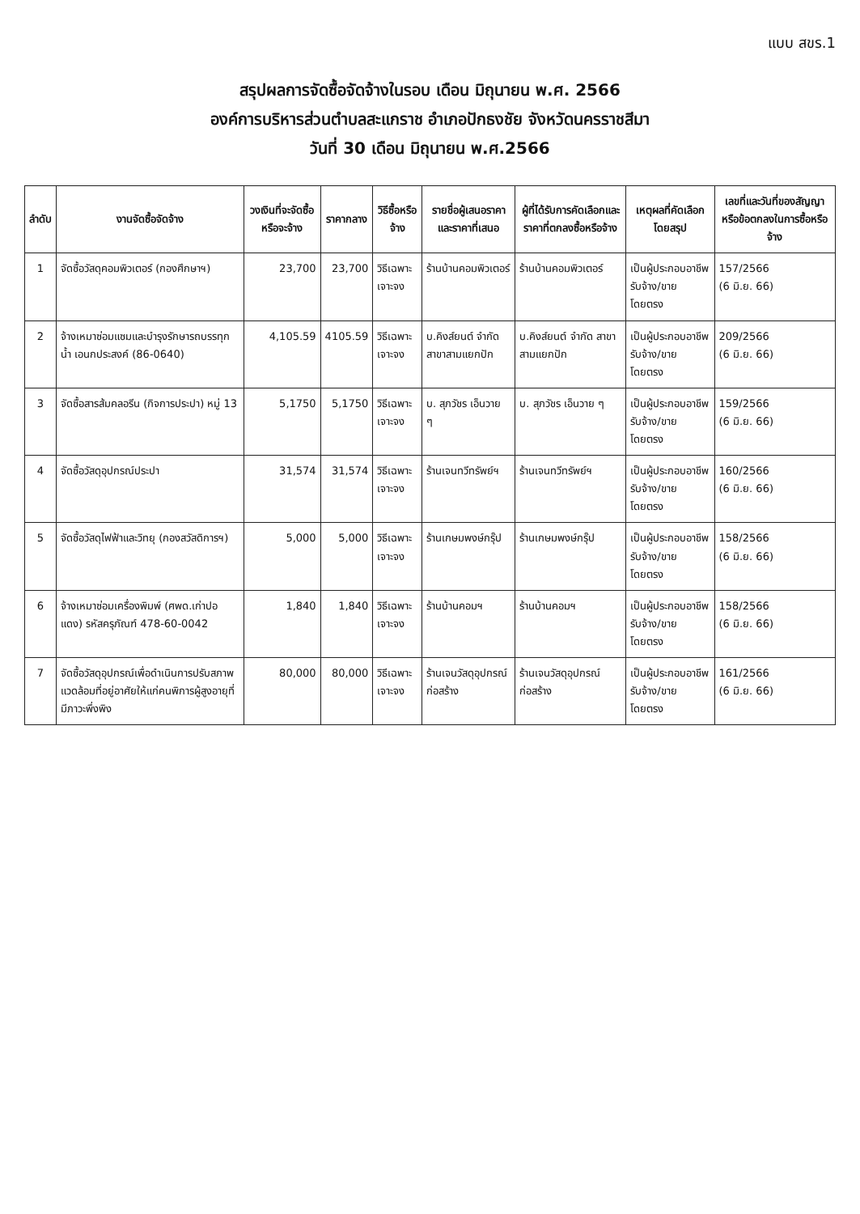แบบ สขร.1
สรุปผลการจัดซื้อจัดจ้างในรอบ เดือน มิถุนายน พ.ศ. 2566
องค์การบริหารส่วนตำบลสะแกราช อำเภอปักธงชัย จังหวัดนครราชสีมา
วันที่ 30 เดือน มิถุนายน พ.ศ.2566
| ลำดับ | งานจัดซื้อจัดจ้าง | วงเงินที่จะจัดซื้อหรือจะจ้าง | ราคากลาง | วิธีซื้อหรือจ้าง | รายชื่อผู้เสนอราคาและราคาที่เสนอ | ผู้ที่ได้รับการคัดเลือกและราคาที่ตกลงซื้อหรือจ้าง | เหตุผลที่คัดเลือกโดยสรุป | เลขที่และวันที่ของสัญญาหรือข้อตกลงในการซื้อหรือจ้าง |
| --- | --- | --- | --- | --- | --- | --- | --- | --- |
| 1 | จัดซื้อวัสดุคอมพิวเตอร์ (กองศึกษาฯ) | 23,700 | 23,700 | วิธีเฉพาะเจาะจง | ร้านบ้านคอมพิวเตอร์ | ร้านบ้านคอมพิวเตอร์ | เป็นผู้ประกอบอาชีพรับจ้าง/ขาย โดยตรง | 157/2566 (6 มิ.ย. 66) |
| 2 | จ้างเหมาซ่อมแซมและบำรุงรักษารถบรรทุกน้ำ เอนกประสงค์ (86-0640) | 4,105.59 | 4105.59 | วิธีเฉพาะเจาะจง | บ.คิงส์ยนต์ จำกัด สาขาสามแยกปัก | บ.คิงส์ยนต์ จำกัด สาขาสามแยกปัก | เป็นผู้ประกอบอาชีพรับจ้าง/ขาย โดยตรง | 209/2566 (6 มิ.ย. 66) |
| 3 | จัดซื้อสารส้มคลอรีน (กิจการประปา) หมู่ 13 | 5,1750 | 5,1750 | วิธีเฉพาะเจาะจง | บ. สุภวัชร เอ็นวาย ๆ | บ. สุภวัชร เอ็นวาย ๆ | เป็นผู้ประกอบอาชีพรับจ้าง/ขาย โดยตรง | 159/2566 (6 มิ.ย. 66) |
| 4 | จัดซื้อวัสดุอุปกรณ์ประปา | 31,574 | 31,574 | วิธีเฉพาะเจาะจง | ร้านเจนทวีทรัพย์ฯ | ร้านเจนทวีทรัพย์ฯ | เป็นผู้ประกอบอาชีพรับจ้าง/ขาย โดยตรง | 160/2566 (6 มิ.ย. 66) |
| 5 | จัดซื้อวัสดุไฟฟ้าและวิทยุ (กองสวัสดิการฯ) | 5,000 | 5,000 | วิธีเฉพาะเจาะจง | ร้านเกษมพงษ์กรุ๊ป | ร้านเกษมพงษ์กรุ๊ป | เป็นผู้ประกอบอาชีพรับจ้าง/ขาย โดยตรง | 158/2566 (6 มิ.ย. 66) |
| 6 | จ้างเหมาซ่อมเครื่องพิมพ์ (ศพด.เก่าปอแดง) รหัสครุภัณฑ์ 478-60-0042 | 1,840 | 1,840 | วิธีเฉพาะเจาะจง | ร้านบ้านคอมฯ | ร้านบ้านคอมฯ | เป็นผู้ประกอบอาชีพรับจ้าง/ขาย โดยตรง | 158/2566 (6 มิ.ย. 66) |
| 7 | จัดซื้อวัสดุอุปกรณ์เพื่อดำเนินการปรับสภาพแวดล้อมที่อยู่อาศัยให้แก่คนพิการผู้สูงอายุที่มีภาวะพึ่งพิง | 80,000 | 80,000 | วิธีเฉพาะเจาะจง | ร้านเจนวัสดุอุปกรณ์ก่อสร้าง | ร้านเจนวัสดุอุปกรณ์ก่อสร้าง | เป็นผู้ประกอบอาชีพรับจ้าง/ขาย โดยตรง | 161/2566 (6 มิ.ย. 66) |